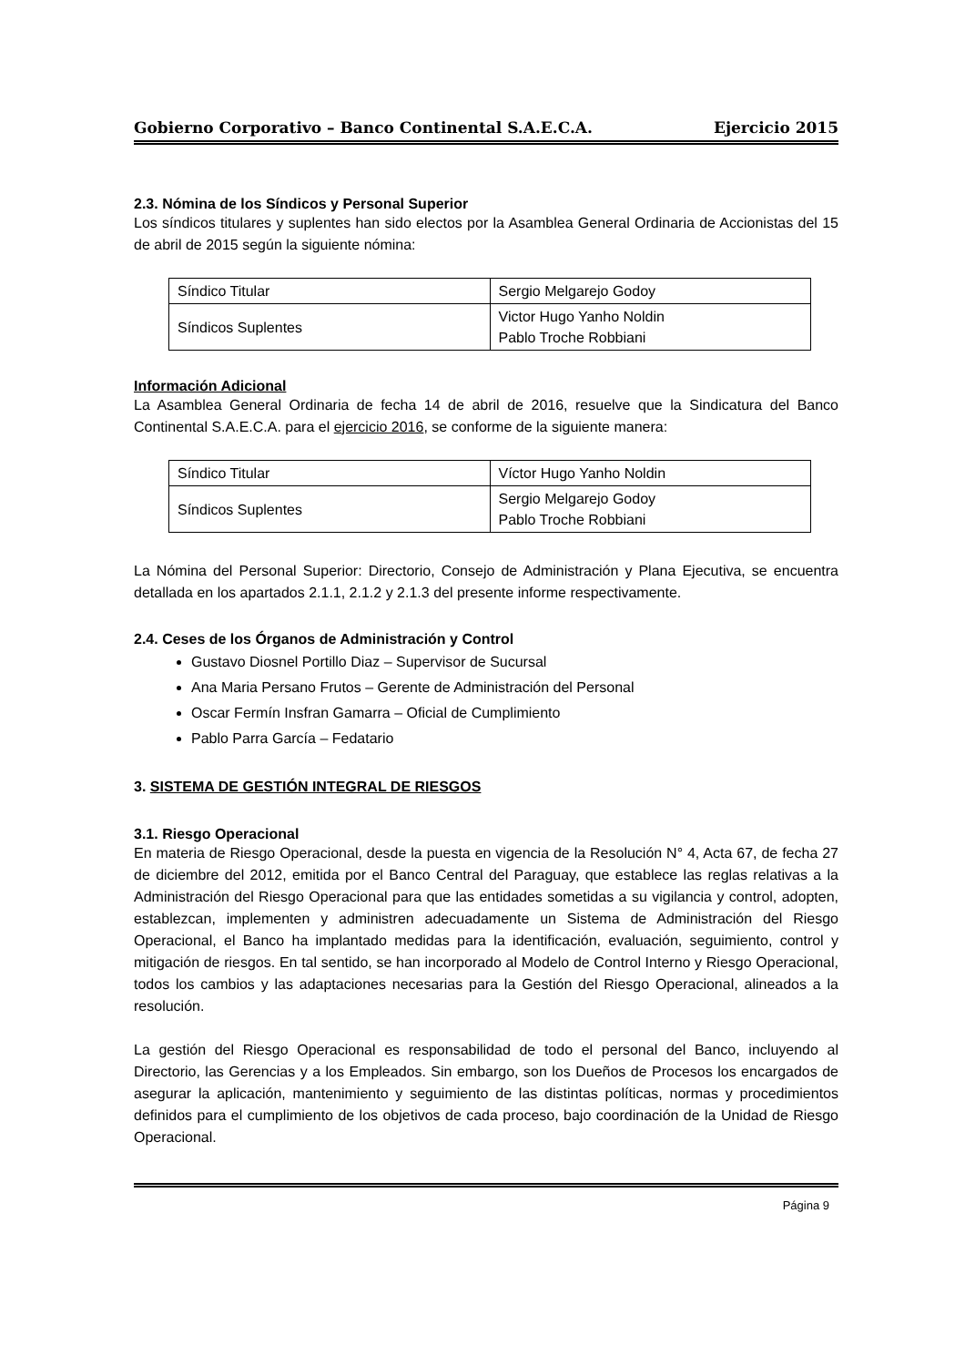Gobierno Corporativo – Banco Continental S.A.E.C.A. Ejercicio 2015
2.3. Nómina de los Síndicos y Personal Superior
Los síndicos titulares y suplentes han sido electos por la Asamblea General Ordinaria de Accionistas del 15 de abril de 2015 según la siguiente nómina:
| Síndico Titular | Sergio Melgarejo Godoy |
| Síndicos Suplentes | Victor Hugo Yanho Noldin Pablo Troche Robbiani |
Información Adicional
La Asamblea General Ordinaria de fecha 14 de abril de 2016, resuelve que la Sindicatura del Banco Continental S.A.E.C.A. para el ejercicio 2016, se conforme de la siguiente manera:
| Síndico Titular | Víctor Hugo Yanho Noldin |
| Síndicos Suplentes | Sergio Melgarejo Godoy Pablo Troche Robbiani |
La Nómina del Personal Superior: Directorio, Consejo de Administración y Plana Ejecutiva, se encuentra detallada en los apartados 2.1.1, 2.1.2 y 2.1.3 del presente informe respectivamente.
2.4. Ceses de los Órganos de Administración y Control
Gustavo Diosnel Portillo Diaz – Supervisor de Sucursal
Ana Maria Persano Frutos – Gerente de Administración del Personal
Oscar Fermín Insfran Gamarra – Oficial de Cumplimiento
Pablo Parra García – Fedatario
3. SISTEMA DE GESTIÓN INTEGRAL DE RIESGOS
3.1. Riesgo Operacional
En materia de Riesgo Operacional, desde la puesta en vigencia de la Resolución N° 4, Acta 67, de fecha 27 de diciembre del 2012, emitida por el Banco Central del Paraguay, que establece las reglas relativas a la Administración del Riesgo Operacional para que las entidades sometidas a su vigilancia y control, adopten, establezcan, implementen y administren adecuadamente un Sistema de Administración del Riesgo Operacional, el Banco ha implantado medidas para la identificación, evaluación, seguimiento, control y mitigación de riesgos. En tal sentido, se han incorporado al Modelo de Control Interno y Riesgo Operacional, todos los cambios y las adaptaciones necesarias para la Gestión del Riesgo Operacional, alineados a la resolución.
La gestión del Riesgo Operacional es responsabilidad de todo el personal del Banco, incluyendo al Directorio, las Gerencias y a los Empleados. Sin embargo, son los Dueños de Procesos los encargados de asegurar la aplicación, mantenimiento y seguimiento de las distintas políticas, normas y procedimientos definidos para el cumplimiento de los objetivos de cada proceso, bajo coordinación de la Unidad de Riesgo Operacional.
Página 9